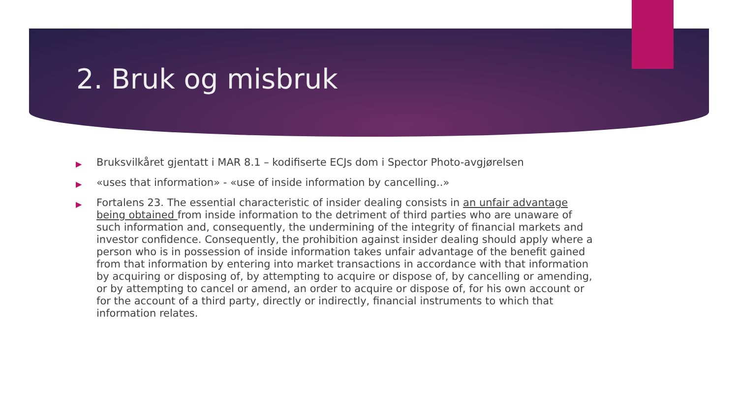2. Bruk og misbruk
▶ Bruksvilkåret gjentatt i MAR 8.1 – kodifiserte ECJs dom i Spector Photo-avgjørelsen
▶ «uses that information» - «use of inside information by cancelling..»
▶ Fortalens 23. The essential characteristic of insider dealing consists in an unfair advantage being obtained from inside information to the detriment of third parties who are unaware of such information and, consequently, the undermining of the integrity of financial markets and investor confidence. Consequently, the prohibition against insider dealing should apply where a person who is in possession of inside information takes unfair advantage of the benefit gained from that information by entering into market transactions in accordance with that information by acquiring or disposing of, by attempting to acquire or dispose of, by cancelling or amending, or by attempting to cancel or amend, an order to acquire or dispose of, for his own account or for the account of a third party, directly or indirectly, financial instruments to which that information relates.